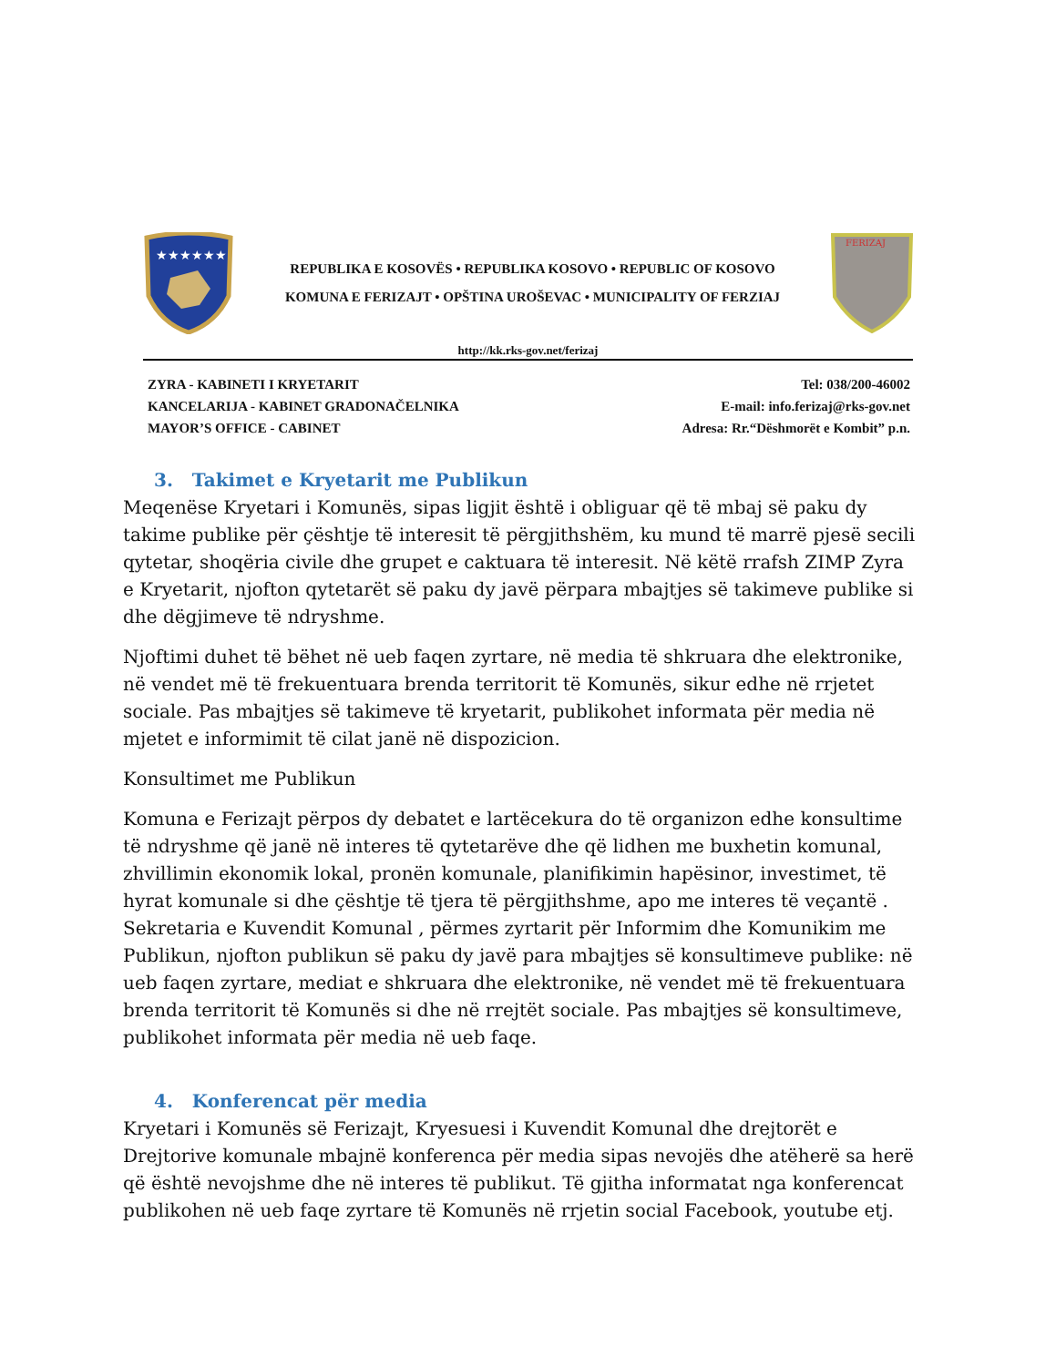★★★★★★
REPUBLIKA E KOSOVËS • REPUBLIKA KOSOVO • REPUBLIC OF KOSOVO
KOMUNA E FERIZAJT • OPŠTINA UROŠEVAC • MUNICIPALITY OF FERZIAJ
FERIZAJ
http://kk.rks-gov.net/ferizaj
ZYRA - KABINETI I KRYETARIT
KANCELARIJA - KABINET GRADONAČELNIKA
MAYOR’S OFFICE - CABINET
Tel: 038/200-46002
E-mail: info.ferizaj@rks-gov.net
Adresa: Rr.“Dëshmorët e Kombit” p.n.
3. Takimet e Kryetarit me Publikun
Meqenëse Kryetari i Komunës, sipas ligjit është i obliguar që të mbaj së paku dy takime publike për çështje të interesit të përgjithshëm, ku mund të marrë pjesë secili qytetar, shoqëria civile dhe grupet e caktuara të interesit. Në këtë rrafsh ZIMP Zyra e Kryetarit, njofton qytetarët së paku dy javë përpara mbajtjes së takimeve publike si dhe dëgjimeve të ndryshme.
Njoftimi duhet të bëhet në ueb faqen zyrtare, në media të shkruara dhe elektronike, në vendet më të frekuentuara brenda territorit të Komunës, sikur edhe në rrjetet sociale. Pas mbajtjes së takimeve të kryetarit, publikohet informata për media në mjetet e informimit të cilat janë në dispozicion.
Konsultimet me Publikun
Komuna e Ferizajt përpos dy debatet e lartëcekura do të organizon edhe konsultime të ndryshme që janë në interes të qytetarëve dhe që lidhen me buxhetin komunal, zhvillimin ekonomik lokal, pronën komunale, planifikimin hapësinor, investimet, të hyrat komunale si dhe çështje të tjera të përgjithshme, apo me interes të veçantë . Sekretaria e Kuvendit Komunal , përmes zyrtarit për Informim dhe Komunikim me Publikun, njofton publikun së paku dy javë para mbajtjes së konsultimeve publike: në ueb faqen zyrtare, mediat e shkruara dhe elektronike, në vendet më të frekuentuara brenda territorit të Komunës si dhe në rrejtët sociale. Pas mbajtjes së konsultimeve, publikohet informata për media në ueb faqe.
4. Konferencat për media
Kryetari i Komunës së Ferizajt, Kryesuesi i Kuvendit Komunal dhe drejtorët e Drejtorive komunale mbajnë konferenca për media sipas nevojës dhe atëherë sa herë që është nevojshme dhe në interes të publikut. Të gjitha informatat nga konferencat publikohen në ueb faqe zyrtare të Komunës në rrjetin social Facebook, youtube etj.